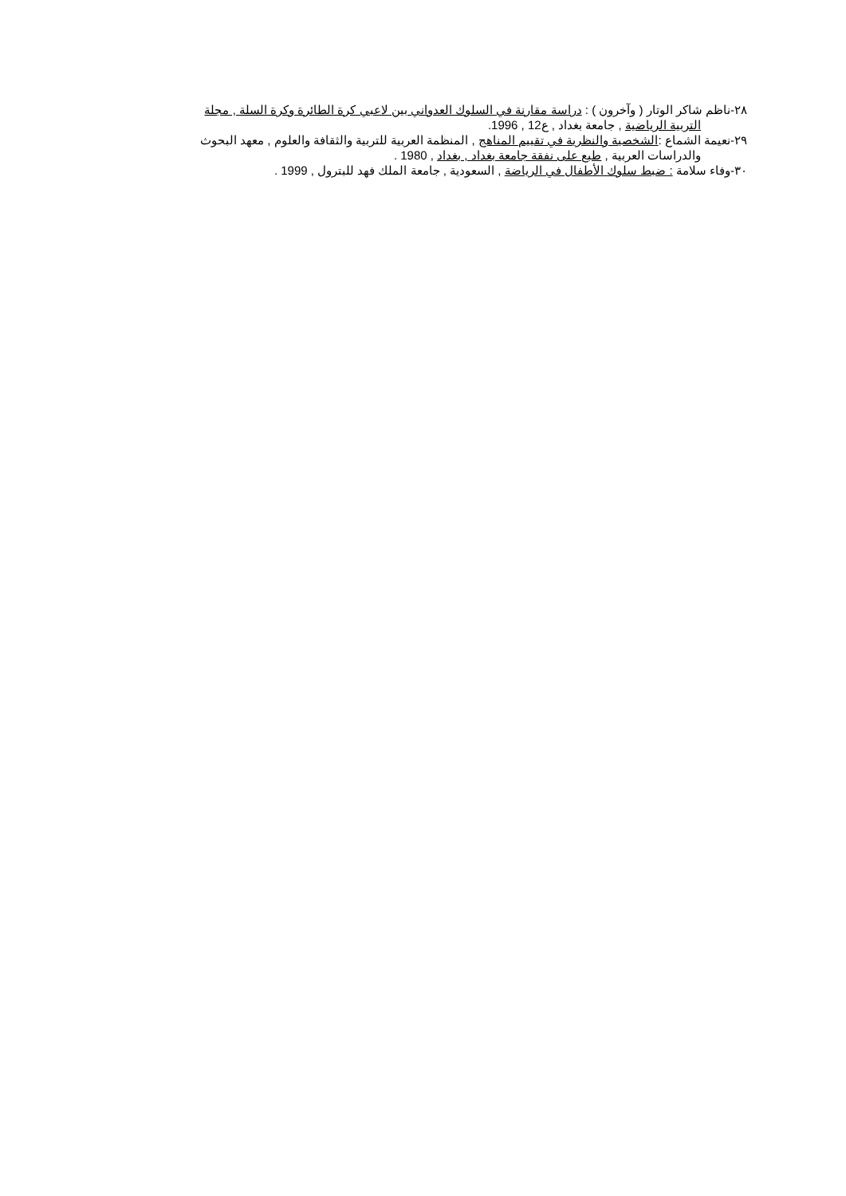٢٨-ناظم شاكر الوتار ( وآخرون ) : دراسة مقارنة في السلوك العدواني بين لاعبي كرة الطائرة وكرة السلة , مجلة
التربية الرياضية , جامعة بغداد , ع12 , 1996.
٢٩-نعيمة الشماع :الشخصية والنظرية في تقييم المناهج , المنظمة العربية للتربية والثقافة والعلوم , معهد البحوث
والدراسات العربية , طبع على نفقة جامعة بغداد , بغداد , 1980 .
٣٠-وفاء سلامة : ضبط سلوك الأطفال في الرياضة , السعودية , جامعة الملك فهد للبترول , 1999 .